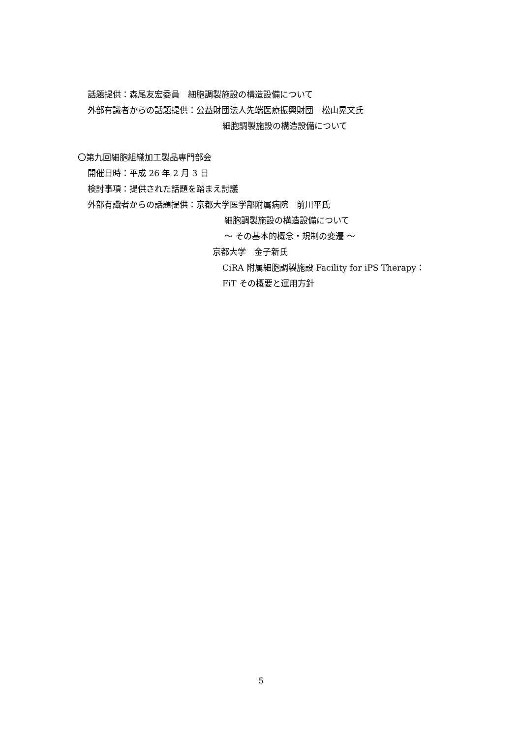話題提供：森尾友宏委員　細胞調製施設の構造設備について
外部有識者からの話題提供：公益財団法人先端医療振興財団　松山晃文氏
細胞調製施設の構造設備について
〇第九回細胞組織加工製品専門部会
開催日時：平成 26 年 2 月 3 日
検討事項：提供された話題を踏まえ討議
外部有識者からの話題提供：京都大学医学部附属病院　前川平氏
細胞調製施設の構造設備について
〜 その基本的概念・規制の変遷 〜
京都大学　金子新氏
CiRA 附属細胞調製施設 Facility for iPS Therapy：
FiT その概要と運用方針
5